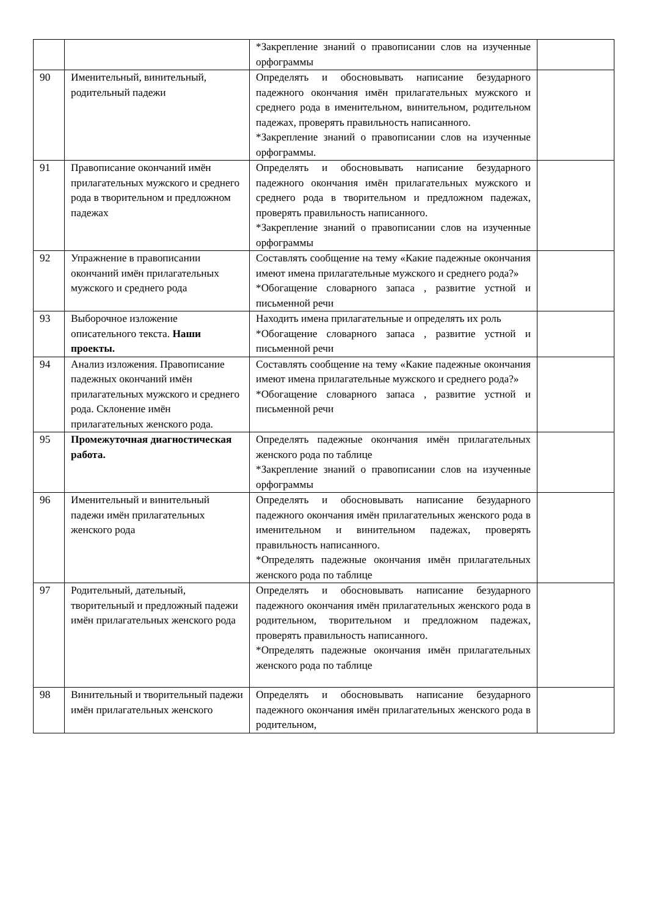| | | *Закрепление знаний о правописании слов на изученные орфограммы | |
| 90 | Именительный, винительный, родительный падежи | Определять и обосновывать написание безударного падежного окончания имён прилагательных мужского и среднего рода в именительном, винительном, родительном падежах, проверять правильность написанного. *Закрепление знаний о правописании слов на изученные орфограммы. | |
| 91 | Правописание окончаний имён прилагательных мужского и среднего рода в творительном и предложном падежах | Определять и обосновывать написание безударного падежного окончания имён прилагательных мужского и среднего рода в творительном и предложном падежах, проверять правильность написанного. *Закрепление знаний о правописании слов на изученные орфограммы | |
| 92 | Упражнение в правописании окончаний имён прилагательных мужского и среднего рода | Составлять сообщение на тему «Какие падежные окончания имеют имена прилагательные мужского и среднего рода?» *Обогащение словарного запаса , развитие устной и письменной речи | |
| 93 | Выборочное изложение описательного текста. Наши проекты. | Находить имена прилагательные и определять их роль *Обогащение словарного запаса , развитие устной и письменной речи | |
| 94 | Анализ изложения. Правописание падежных окончаний имён прилагательных мужского и среднего рода. Склонение имён прилагательных женского рода. | Составлять сообщение на тему «Какие падежные окончания имеют имена прилагательные мужского и среднего рода?» *Обогащение словарного запаса , развитие устной и письменной речи | |
| 95 | Промежуточная диагностическая работа. | Определять падежные окончания имён прилагательных женского рода по таблице *Закрепление знаний о правописании слов на изученные орфограммы | |
| 96 | Именительный и винительный падежи имён прилагательных женского рода | Определять и обосновывать написание безударного падежного окончания имён прилагательных женского рода в именительном и винительном падежах, проверять правильность написанного. *Определять падежные окончания имён прилагательных женского рода по таблице | |
| 97 | Родительный, дательный, творительный и предложный падежи имён прилагательных женского рода | Определять и обосновывать написание безударного падежного окончания имён прилагательных женского рода в родительном, творительном и предложном падежах, проверять правильность написанного. *Определять падежные окончания имён прилагательных женского рода по таблице | |
| 98 | Винительный и творительный падежи имён прилагательных женского | Определять и обосновывать написание безударного падежного окончания имён прилагательных женского рода в родительном, | |